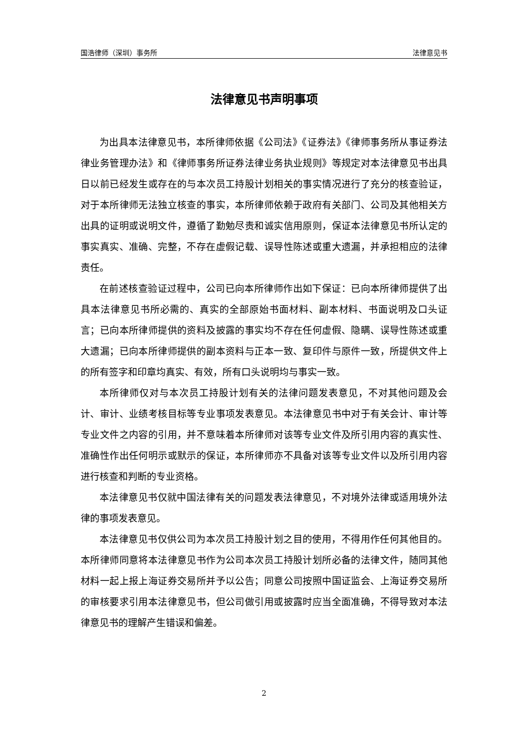国浩律师（深圳）事务所 法律意见书
法律意见书声明事项
为出具本法律意见书，本所律师依据《公司法》《证券法》《律师事务所从事证券法律业务管理办法》和《律师事务所证券法律业务执业规则》等规定对本法律意见书出具日以前已经发生或存在的与本次员工持股计划相关的事实情况进行了充分的核查验证，对于本所律师无法独立核查的事实，本所律师依赖于政府有关部门、公司及其他相关方出具的证明或说明文件，遵循了勤勉尽责和诚实信用原则，保证本法律意见书所认定的事实真实、准确、完整，不存在虚假记载、误导性陈述或重大遗漏，并承担相应的法律责任。
在前述核查验证过程中，公司已向本所律师作出如下保证：已向本所律师提供了出具本法律意见书所必需的、真实的全部原始书面材料、副本材料、书面说明及口头证言；已向本所律师提供的资料及披露的事实均不存在任何虚假、隐瞒、误导性陈述或重大遗漏；已向本所律师提供的副本资料与正本一致、复印件与原件一致，所提供文件上的所有签字和印章均真实、有效，所有口头说明均与事实一致。
本所律师仅对与本次员工持股计划有关的法律问题发表意见，不对其他问题及会计、审计、业绩考核目标等专业事项发表意见。本法律意见书中对于有关会计、审计等专业文件之内容的引用，并不意味着本所律师对该等专业文件及所引用内容的真实性、准确性作出任何明示或默示的保证，本所律师亦不具备对该等专业文件以及所引用内容进行核查和判断的专业资格。
本法律意见书仅就中国法律有关的问题发表法律意见，不对境外法律或适用境外法律的事项发表意见。
本法律意见书仅供公司为本次员工持股计划之目的使用，不得用作任何其他目的。本所律师同意将本法律意见书作为公司本次员工持股计划所必备的法律文件，随同其他材料一起上报上海证券交易所并予以公告；同意公司按照中国证监会、上海证券交易所的审核要求引用本法律意见书，但公司做引用或披露时应当全面准确，不得导致对本法律意见书的理解产生错误和偏差。
2